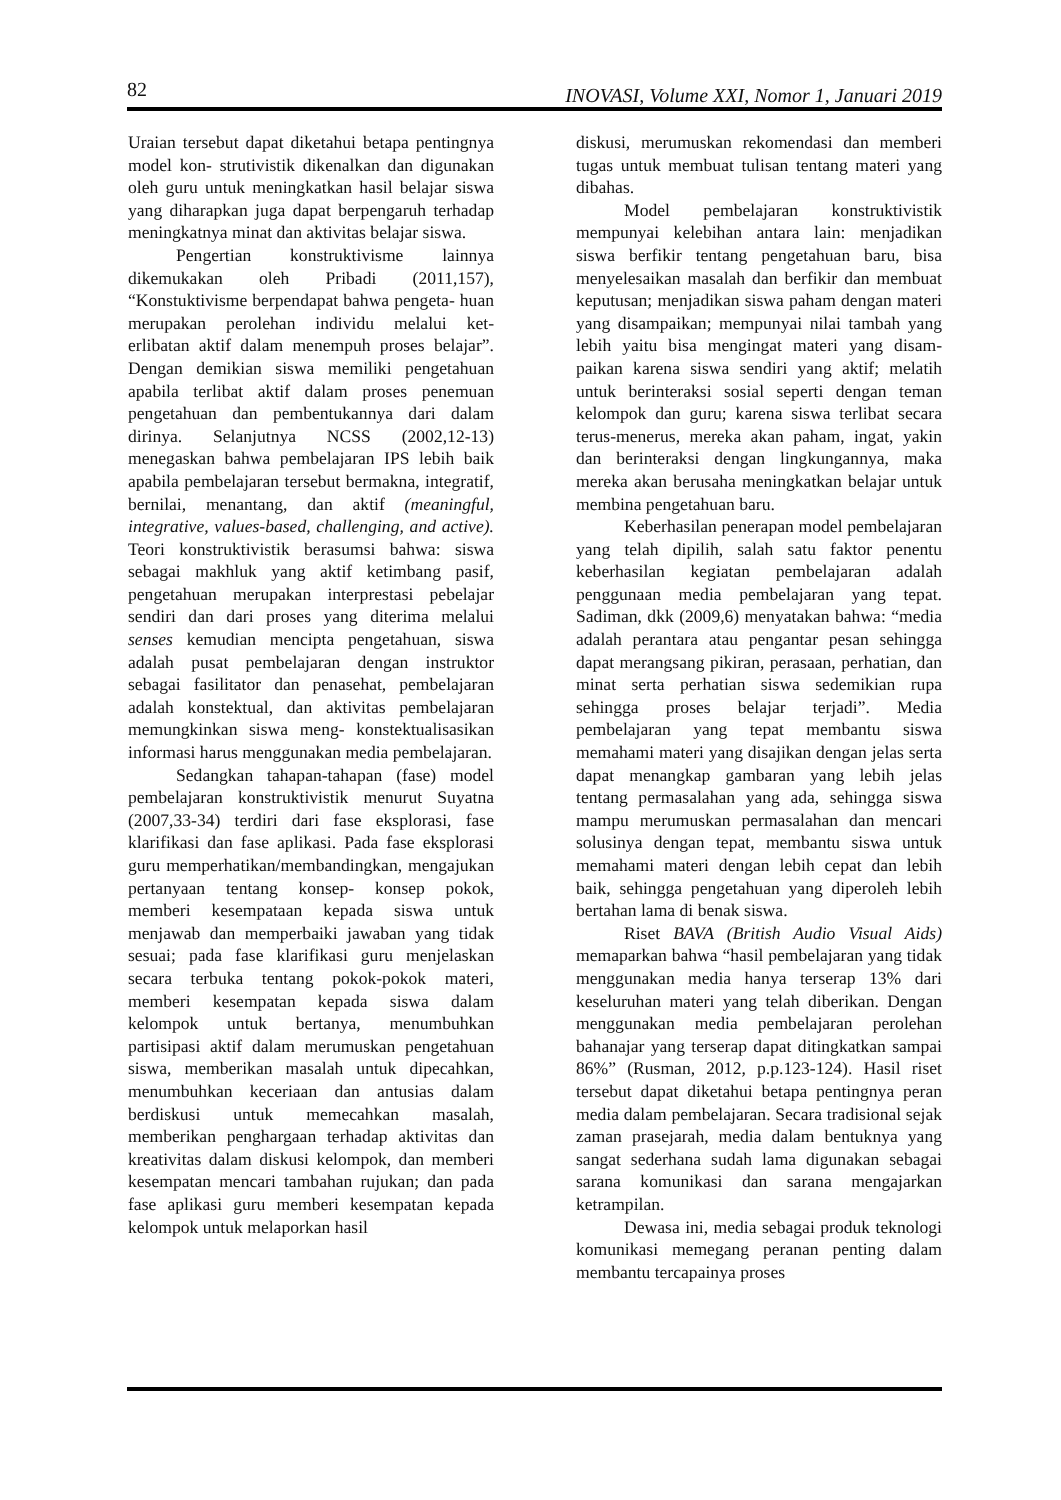82 INOVASI, Volume XXI, Nomor 1, Januari 2019
Uraian tersebut dapat diketahui betapa pentingnya model kon- strutivistik dikenalkan dan digunakan oleh guru untuk meningkatkan hasil belajar siswa yang diharapkan juga dapat berpengaruh terhadap meningkatnya minat dan aktivitas belajar siswa.
Pengertian konstruktivisme lainnya dikemukakan oleh Pribadi (2011,157), “Konstuktivisme berpendapat bahwa pengeta- huan merupakan perolehan individu melalui ket- erlibatan aktif dalam menempuh proses belajar”. Dengan demikian siswa memiliki pengetahuan apabila terlibat aktif dalam proses penemuan pengetahuan dan pembentukannya dari dalam dirinya. Selanjutnya NCSS (2002,12-13) menegaskan bahwa pembelajaran IPS lebih baik apabila pembelajaran tersebut bermakna, integratif, bernilai, menantang, dan aktif (meaningful, integrative, values-based, challenging, and active). Teori konstruktivistik berasumsi bahwa: siswa sebagai makhluk yang aktif ketimbang pasif, pengetahuan merupakan interprestasi pebelajar sendiri dan dari proses yang diterima melalui senses kemudian mencipta pengetahuan, siswa adalah pusat pembelajaran dengan instruktor sebagai fasilitator dan penasehat, pembelajaran adalah konstektual, dan aktivitas pembelajaran memungkinkan siswa meng- konstektualisasikan informasi harus menggunakan media pembelajaran.
Sedangkan tahapan-tahapan (fase) model pembelajaran konstruktivistik menurut Suyatna (2007,33-34) terdiri dari fase eksplorasi, fase klarifikasi dan fase aplikasi. Pada fase eksplorasi guru memperhatikan/membandingkan, mengajukan pertanyaan tentang konsep- konsep pokok, memberi kesempataan kepada siswa untuk menjawab dan memperbaiki jawaban yang tidak sesuai; pada fase klarifikasi guru menjelaskan secara terbuka tentang pokok-pokok materi, memberi kesempatan kepada siswa dalam kelompok untuk bertanya, menumbuhkan partisipasi aktif dalam merumuskan pengetahuan siswa, memberikan masalah untuk dipecahkan, menumbuhkan keceriaan dan antusias dalam berdiskusi untuk memecahkan masalah, memberikan penghargaan terhadap aktivitas dan kreativitas dalam diskusi kelompok, dan memberi kesempatan mencari tambahan rujukan; dan pada fase aplikasi guru memberi kesempatan kepada kelompok untuk melaporkan hasil
diskusi, merumuskan rekomendasi dan memberi tugas untuk membuat tulisan tentang materi yang dibahas.
Model pembelajaran konstruktivistik mempunyai kelebihan antara lain: menjadikan siswa berfikir tentang pengetahuan baru, bisa menyelesaikan masalah dan berfikir dan membuat keputusan; menjadikan siswa paham dengan materi yang disampaikan; mempunyai nilai tambah yang lebih yaitu bisa mengingat materi yang disam- paikan karena siswa sendiri yang aktif; melatih untuk berinteraksi sosial seperti dengan teman kelompok dan guru; karena siswa terlibat secara terus-menerus, mereka akan paham, ingat, yakin dan berinteraksi dengan lingkungannya, maka mereka akan berusaha meningkatkan belajar untuk membina pengetahuan baru.
Keberhasilan penerapan model pembelajaran yang telah dipilih, salah satu faktor penentu keberhasilan kegiatan pembelajaran adalah penggunaan media pembelajaran yang tepat. Sadiman, dkk (2009,6) menyatakan bahwa: “media adalah perantara atau pengantar pesan sehingga dapat merangsang pikiran, perasaan, perhatian, dan minat serta perhatian siswa sedemikian rupa sehingga proses belajar terjadi”. Media pembelajaran yang tepat membantu siswa memahami materi yang disajikan dengan jelas serta dapat menangkap gambaran yang lebih jelas tentang permasalahan yang ada, sehingga siswa mampu merumuskan permasalahan dan mencari solusinya dengan tepat, membantu siswa untuk memahami materi dengan lebih cepat dan lebih baik, sehingga pengetahuan yang diperoleh lebih bertahan lama di benak siswa.
Riset BAVA (British Audio Visual Aids) memaparkan bahwa “hasil pembelajaran yang tidak menggunakan media hanya terserap 13% dari keseluruhan materi yang telah diberikan. Dengan menggunakan media pembelajaran perolehan bahanajar yang terserap dapat ditingkatkan sampai 86%” (Rusman, 2012, p.p.123-124). Hasil riset tersebut dapat diketahui betapa pentingnya peran media dalam pembelajaran. Secara tradisional sejak zaman prasejarah, media dalam bentuknya yang sangat sederhana sudah lama digunakan sebagai sarana komunikasi dan sarana mengajarkan ketrampilan.
Dewasa ini, media sebagai produk teknologi komunikasi memegang peranan penting dalam membantu tercapainya proses